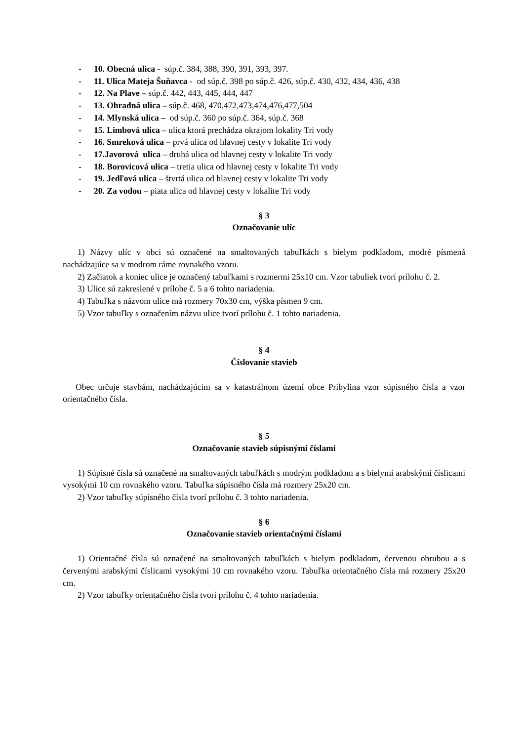- 10. Obecná ulica - súp.č. 384, 388, 390, 391, 393, 397.
- 11. Ulica Mateja Šuňavca - od súp.č. 398 po súp.č. 426, súp.č. 430, 432, 434, 436, 438
- 12. Na Plave – súp.č. 442, 443, 445, 444, 447
- 13. Ohradná ulica – súp.č. 468, 470,472,473,474,476,477,504
- 14. Mlynská ulica – od súp.č. 360 po súp.č. 364, súp.č. 368
- 15. Limbová ulica – ulica ktorá prechádza okrajom lokality Tri vody
- 16. Smreková ulica – prvá ulica od hlavnej cesty v lokalite Tri vody
- 17.Javorová ulica – druhá ulica od hlavnej cesty v lokalite Tri vody
- 18. Borovicová ulica – tretia ulica od hlavnej cesty v lokalite Tri vody
- 19. Jedľová ulica – štvrtá ulica od hlavnej cesty v lokalite Tri vody
- 20. Za vodou – piata ulica od hlavnej cesty v lokalite Tri vody
§ 3
Označovanie ulíc
1) Názvy ulíc v obci sú označené na smaltovaných tabuľkách s bielym podkladom, modré písmená nachádzajúce sa v modrom ráme rovnakého vzoru.
2) Začiatok a koniec ulice je označený tabuľkami s rozmermi 25x10 cm. Vzor tabuliek tvorí prílohu č. 2.
3) Ulice sú zakreslené v prílohe č. 5 a 6 tohto nariadenia.
4) Tabuľka s názvom ulice má rozmery 70x30 cm, výška písmen 9 cm.
5) Vzor tabuľky s označením názvu ulice tvorí prílohu č. 1 tohto nariadenia.
§ 4
Číslovanie stavieb
Obec určuje stavbám, nachádzajúcim sa v katastrálnom území obce Pribylina vzor súpisného čísla a vzor orientačného čísla.
§ 5
Označovanie stavieb súpisnými číslami
1) Súpisné čísla sú označené na smaltovaných tabuľkách s modrým podkladom a s bielymi arabskými číslicami vysokými 10 cm rovnakého vzoru. Tabuľka súpisného čísla má rozmery 25x20 cm.
2) Vzor tabuľky súpisného čísla tvorí prílohu č. 3 tohto nariadenia.
§ 6
Označovanie stavieb orientačnými číslami
1) Orientačné čísla sú označené na smaltovaných tabuľkách s bielym podkladom, červenou obrubou a s červenými arabskými číslicami vysokými 10 cm rovnakého vzoru. Tabuľka orientačného čísla má rozmery 25x20 cm.
2) Vzor tabuľky orientačného čísla tvorí prílohu č. 4 tohto nariadenia.